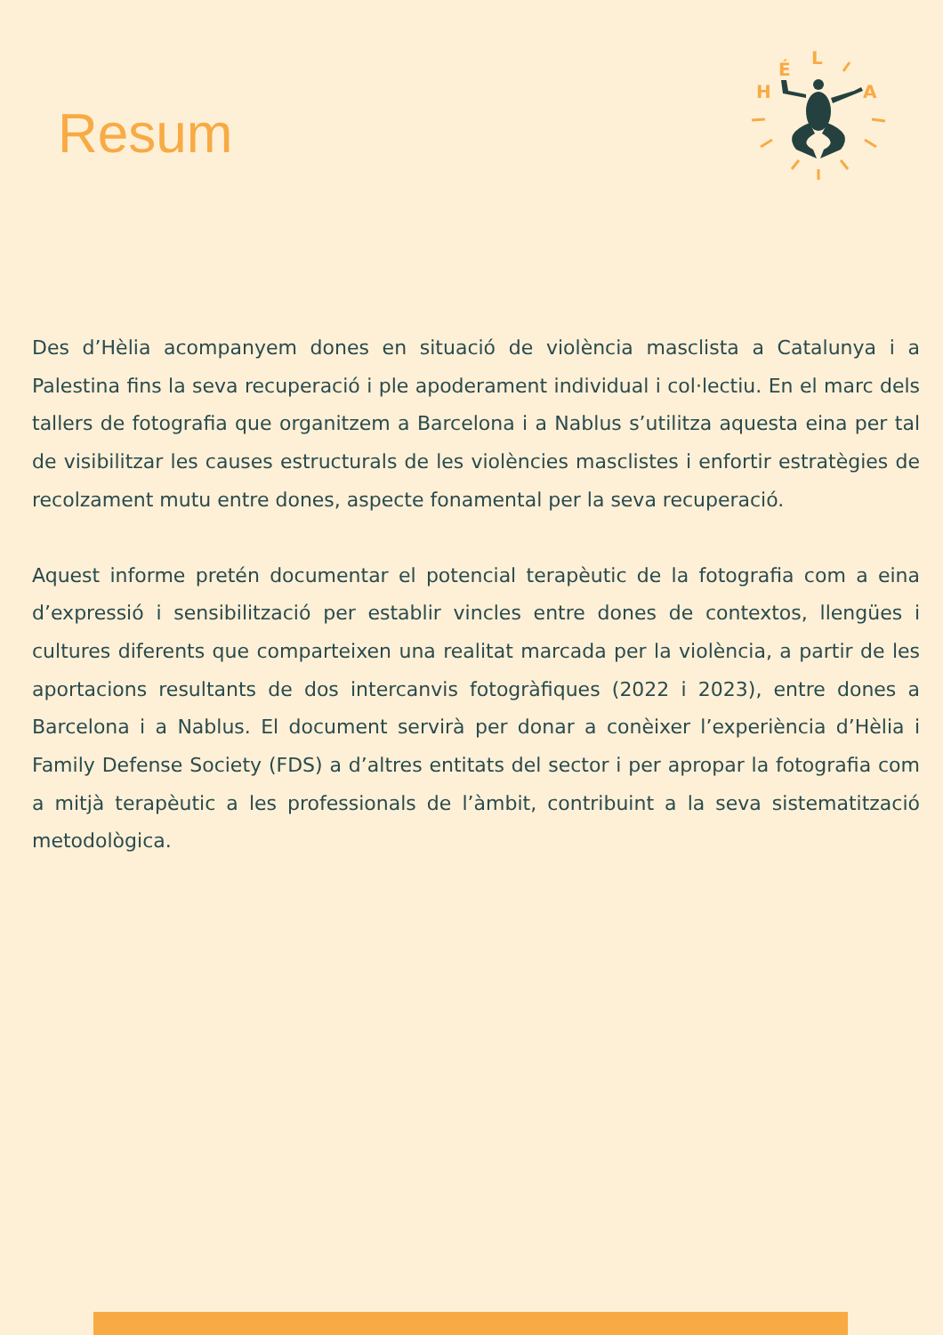Resum
H
É
L
A
Des d’Hèlia acompanyem dones en situació de violència masclista a Catalunya i a Palestina fins la seva recuperació i ple apoderament individual i col·lectiu. En el marc dels tallers de fotografia que organitzem a Barcelona i a Nablus s’utilitza aquesta eina per tal de visibilitzar les causes estructurals de les violències masclistes i enfortir estratègies de recolzament mutu entre dones, aspecte fonamental per la seva recuperació.
Aquest informe pretén documentar el potencial terapèutic de la fotografia com a eina d’expressió i sensibilització per establir vincles entre dones de contextos, llengües i cultures diferents que comparteixen una realitat marcada per la violència, a partir de les aportacions resultants de dos intercanvis fotogràfiques (2022 i 2023), entre dones a Barcelona i a Nablus. El document servirà per donar a conèixer l’experiència d’Hèlia i Family Defense Society (FDS) a d’altres entitats del sector i per apropar la fotografia com a mitjà terapèutic a les professionals de l’àmbit, contribuint a la seva sistematització metodològica.